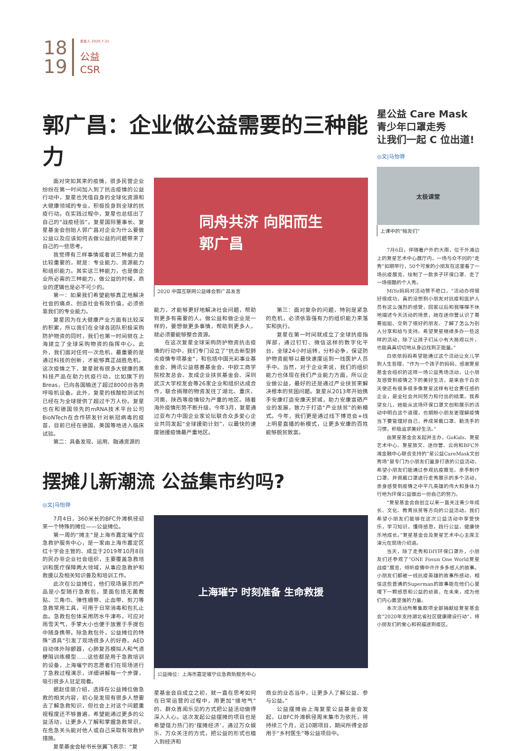18
19
复星人 2020.7.31
公益
CSR
郭广昌：企业做公益需要的三种能力
面对突如其来的疫情，很多民营企业纷纷在第一时间加入到了抗击疫情的公益行动中，复星也凭借自身的全球化资源和大健康领域的专业，积极投身到全球的抗疫行动。在实践过程中，复星也总结出了自己的“战疫经验”。复星国际董事长、复星基金会创始人郭广昌对企业为什么要做公益以及应该如何去做公益的问题带来了自己的一些思考。
我觉得有三样事情或者说三种能力是比较重要的，就是：专业能力、资源能力和组织能力。其实这三种能力，也是做企业所必需的三种能力，做公益的时候，商业的逻辑也是必不可少的。
第一：如果我们希望能够真正地解决社会的痛点、创造社会有效价值，必须依靠我们的专业能力。
复星因为在大健康产业方面有比较深的积累，所以我们在全球各团队积极采购防护物资的同时，我们也第一时间就在上海建立了全球采购物资的指挥中心。此外，我们面对任何一次危机，最重要的是通过科技的创新，才能够真正战胜危机。这次疫情之下，复星就有很多大健康的黑科技产品在助力抗疫行动。比如旗下的Breas，已向各国输送了超过8000台各类呼吸机设备。此外，复星的核酸检测试剂已经在为全球提供了超过千万人份。复星也在和德国领先的mRNA技术平台公司BioNTech在合作研发针对新冠病毒的疫苗，目前已经在德国、美国等地进入临床试验。
第二：具备发现、运用、融通资源的
同舟共济 向阳而生
郭广昌
2020 中国互联网公益峰会郭广昌发言
能力，才能够更好地解决社会问题，帮助到更多有需要的人。做公益和做企业是一样的，要想做更多事情，帮助到更多人，就必须要能够整合资源。
在这次复星全球采购防护物资抗击疫情的行动中，我们专门设立了“抗击新型肺炎疫情专项基金”，和包括中国光彩事业基金会、腾讯公益慈善基金会、中欧工商学院校友总会、友成企业扶贫基金会、深圳武汉大学校友会等26家企业和组织达成合作，联合捐赠的物资发往了湖北、重庆、河南、陕西等疫情较为严重的地区。随着海外疫情形势不断升级，今年3月，复星通过亚布力中国企业家论坛联合众多爱心企业共同发起“全球援助计划”，以最快的速度驰援疫情最严重地区。
第三：面对复杂的问题，特别是紧急的危机，必须依靠强有力的组织能力来落实和执行。
复星在第一时间就成立了全球抗疫指挥部，通过钉钉、微信这样的数字化平台，全球24小时运转，分秒必争，保证防护物资能够以最快速度运到一线医护人员手中。当然，对于企业来说，我们的组织能力也体现在我们产业能力方面，所以企业做公益，最好的还是通过产业扶贫来解决根本的贫困问题。复星从2013年开始携手安康打造安康天贸城，助力安康富硒产业的发展，致力于打造“产业扶贫”的新模式。今年，我们更是通过线下博览会+线上明星直播的新模式，让更多安康的百姓能够脱贫致富。
摆摊儿新潮流 公益集市约吗?
◎文|马怡骅
7月4日，360米长的BFC外滩枫径迎来一个特殊的摊位——公益摊位。
第一周的“摊主”是上海市嘉定璀宁应急救护服务中心，是一家由上海市嘉定区红十字会主管的、成立于2019年10月8日的民办非企业社会组织，主要覆盖急救培训和医疗保障两大领域，从事应急救护和救援以及相关知识普及和培训工作。
此次在公益摊位，他们现场展示的产品是小型随行急救包，里面包括无菌敷贴、三角巾、弹性绷带、止血带、剪刀等急救常用工具，可用于日常消毒和包扎止血。急救包包体采用防水牛津布，可应对雨雪天气，手掌大小也便于放置于手提包中随身携带。除急救包外，公益摊位的特殊“道具”引发了现场很多人的好奇。AED自动体外除颤器，心肺复苏模拟人和气道梗阻训练模型……这些都是用于急救培训的设备，上海璀宁的志愿者们在现场进行了急救过程演示，详细讲解每一个步骤，吸引很多人驻足观看。
据赵佳丽介绍，选择在公益摊位做急救的相关内容，初心是发现有很多人想要去了解急救知识，但社会上对这个问题重视程度还不够普遍，希望能通过更多的公益活动，让更多人了解和掌握急救常识，在危急关头能对他人或自己采取有效救护措施。
复星基金会秘书长张翼飞表示：“复
上海璀宁 时刻准备 生命救援
公益摊位：上海市嘉定璀宁应急救助服务中心
星基金会自成立之初，就一直在思考如何在日常运营的过程中，用更加“接地气”的、群众喜闻乐见的方式把公益活动做得深入人心。这次发起公益摆摊的项目也是希望借力热门的‘摆摊经济’，通过万众娱乐、万众关注的方式，把公益的形式也植入到经济和
商业的业态当中，让更多人了解公益、参与公益。”
公益摆摊由上海复星公益基金会发起，以BFC外滩枫径周末集市为依托，将持续三个月，近10期项目，期间所得全部用于“乡村医生”等公益项目中。
星公益 Care Mask
青少年口罩走秀
让我们一起 C 位出道!
◎文|马怡骅
太极课堂
上课中的“帕友们”
7月6日，伴随着户外的大雨，位于外滩边上的复星艺术中心展厅内，一场与众不同的“走秀”如期举行，50个可爱的小朋友在这里看了一场抗疫展览、绘制了一款亲子环保口罩、走了一场很酷的个人秀。
MiYo妈妈对活动赞不绝口，“活动办得很好很成功，真的没想到小朋友对抗疫和医护人员有这么强烈的感受，回家以后和我喋喋不休地描述今天活动的场景，她在迷你营认识了哥哥姐姐、交到了很好的朋友、了解了怎么为别人分享和给与支持。希望复星继续多办一些这样的活动，除了让孩子们从小有大局观以外，也能真真切切地从身边找到正能量。”
白依依妈妈希望能通过这个活动让女儿学到人生哲理，“作为一个孩子的妈妈，感谢复星基金会组织的这样一场公益秀场活动，让小朋友感受到疫情之下的美好生活，是来自于白衣天使还有很多很多像复星这样有社会责任感的企业，是全社会共同努力和付出的结果。我希望女儿，她能从这场环保口罩文创和展示的活动中明白这个道理，也期盼小朋友更理解疫情当下要管理好自己，养成常戴口罩、勤洗手的习惯，积极追求美好生活。”
由复星基金会发起并主办，GoKids、复星艺术中心、复星旅文、迷你营、云尚和BFC外滩金融中心联合支持的“星公益CareMask文创秀场”是专门为小朋友们量身打造的公益活动，希望小朋友们能通过参观抗疫展览、亲手制作口罩、并佩戴口罩进行走秀展示的多个活动，亲身感受到疫情之中平凡英雄的伟大和身体力行地为环保公益做出一份自己的努力。
“复星基金会自创立以来一直关注青少年成长、文化、教育扶贫等方向的公益活动。我们希望小朋友们能够在这次公益活动中享受快乐，学习知识，懂得感恩，践行公益，健康快乐地成长。”复星基金会及复星艺术中心主席王津元在现场介绍道。
当天，除了走秀和DIY环保口罩外，小朋友们还参观了“ONE Fosun One World复星战疫”展览，倾听疫情中许许多多感人的故事。小朋友们都被一线抗疫英雄的故事所感动，相信这些普通的Superman的故事能在他们心里埋下一颗感恩和公益的幼苗，在未来，成为他们内心最坚强的力量。
本次活动所筹集款项全部捐献给复星基金会“2020年支持湖北省社区健康建设行动”，将小朋友们的爱心和祝福送到疫区。